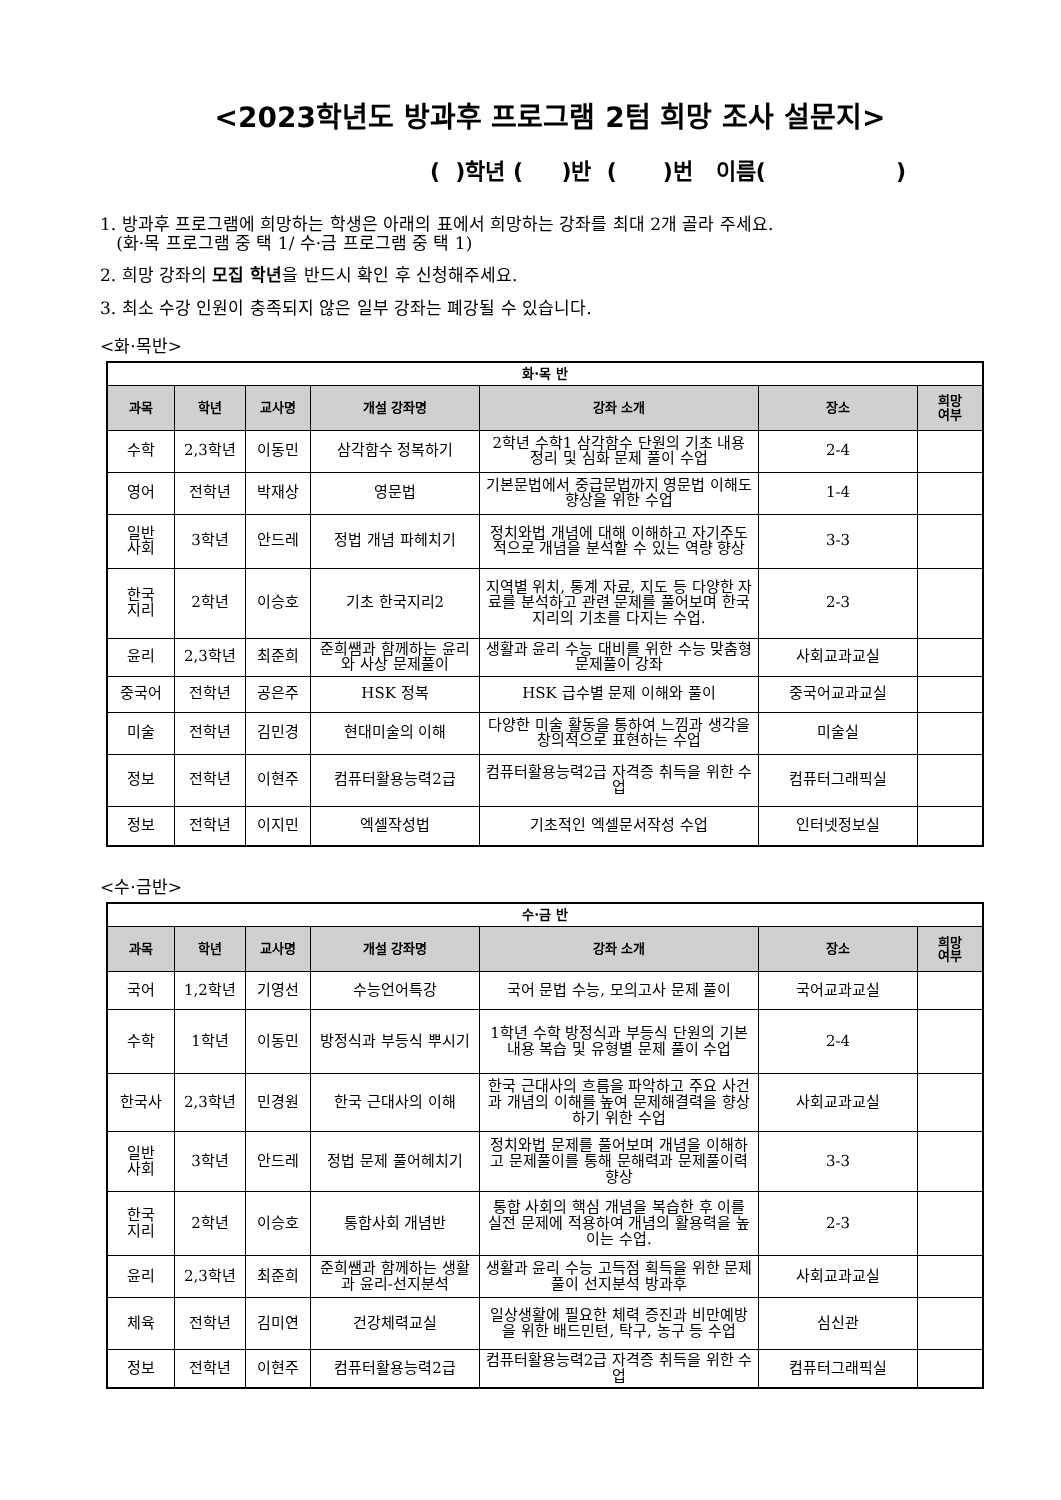<2023학년도 방과후 프로그램 2텀 희망 조사 설문지>
( )학년 ( )반 ( )번 이름( )
1. 방과후 프로그램에 희망하는 학생은 아래의 표에서 희망하는 강좌를 최대 2개 골라 주세요.
(화·목 프로그램 중 택 1/ 수·금 프로그램 중 택 1)
2. 희망 강좌의 모집 학년을 반드시 확인 후 신청해주세요.
3. 최소 수강 인원이 충족되지 않은 일부 강좌는 폐강될 수 있습니다.
<화·목반>
| 화·목 반 | | | | | | |
| 과목 | 학년 | 교사명 | 개설 강좌명 | 강좌 소개 | 장소 | 희망 여부 |
| 수학 | 2,3학년 | 이동민 | 삼각함수 정복하기 | 2학년 수학1 삼각함수 단원의 기초 내용 정리 및 심화 문제 풀이 수업 | 2-4 | |
| 영어 | 전학년 | 박재상 | 영문법 | 기본문법에서 중급문법까지 영문법 이해도 향상을 위한 수업 | 1-4 | |
| 일반 사회 | 3학년 | 안드레 | 정법 개념 파헤치기 | 정치와법 개념에 대해 이해하고 자기주도적으로 개념을 분석할 수 있는 역량 향상 | 3-3 | |
| 한국 지리 | 2학년 | 이승호 | 기초 한국지리2 | 지역별 위치, 통계 자료, 지도 등 다양한 자료를 분석하고 관련 문제를 풀어보며 한국지리의 기초를 다지는 수업. | 2-3 | |
| 윤리 | 2,3학년 | 최준희 | 준희쌤과 함께하는 윤리와 사상 문제풀이 | 생활과 윤리 수능 대비를 위한 수능 맞춤형 문제풀이 강좌 | 사회교과교실 | |
| 중국어 | 전학년 | 공은주 | HSK 정복 | HSK 급수별 문제 이해와 풀이 | 중국어교과교실 | |
| 미술 | 전학년 | 김민경 | 현대미술의 이해 | 다양한 미술 활동을 통하여 느낌과 생각을 창의적으로 표현하는 수업 | 미술실 | |
| 정보 | 전학년 | 이현주 | 컴퓨터활용능력2급 | 컴퓨터활용능력2급 자격증 취득을 위한 수업 | 컴퓨터그래픽실 | |
| 정보 | 전학년 | 이지민 | 엑셀작성법 | 기초적인 엑셀문서작성 수업 | 인터넷정보실 | |
<수·금반>
| 수·금 반 | | | | | | |
| 과목 | 학년 | 교사명 | 개설 강좌명 | 강좌 소개 | 장소 | 희망 여부 |
| 국어 | 1,2학년 | 기영선 | 수능언어특강 | 국어 문법 수능, 모의고사 문제 풀이 | 국어교과교실 | |
| 수학 | 1학년 | 이동민 | 방정식과 부등식 뿌시기 | 1학년 수학 방정식과 부등식 단원의 기본 내용 복습 및 유형별 문제 풀이 수업 | 2-4 | |
| 한국사 | 2,3학년 | 민경원 | 한국 근대사의 이해 | 한국 근대사의 흐름을 파악하고 주요 사건과 개념의 이해를 높여 문제해결력을 향상하기 위한 수업 | 사회교과교실 | |
| 일반 사회 | 3학년 | 안드레 | 정법 문제 풀어헤치기 | 정치와법 문제를 풀어보며 개념을 이해하고 문제풀이를 통해 문해력과 문제풀이력 향상 | 3-3 | |
| 한국 지리 | 2학년 | 이승호 | 통합사회 개념반 | 통합 사회의 핵심 개념을 복습한 후 이를 실전 문제에 적용하여 개념의 활용력을 높이는 수업. | 2-3 | |
| 윤리 | 2,3학년 | 최준희 | 준희쌤과 함께하는 생활과 윤리-선지분석 | 생활과 윤리 수능 고득점 획득을 위한 문제풀이 선지분석 방과후 | 사회교과교실 | |
| 체육 | 전학년 | 김미연 | 건강체력교실 | 일상생활에 필요한 체력 증진과 비만예방을 위한 배드민턴, 탁구, 농구 등 수업 | 심신관 | |
| 정보 | 전학년 | 이현주 | 컴퓨터활용능력2급 | 컴퓨터활용능력2급 자격증 취득을 위한 수업 | 컴퓨터그래픽실 | |